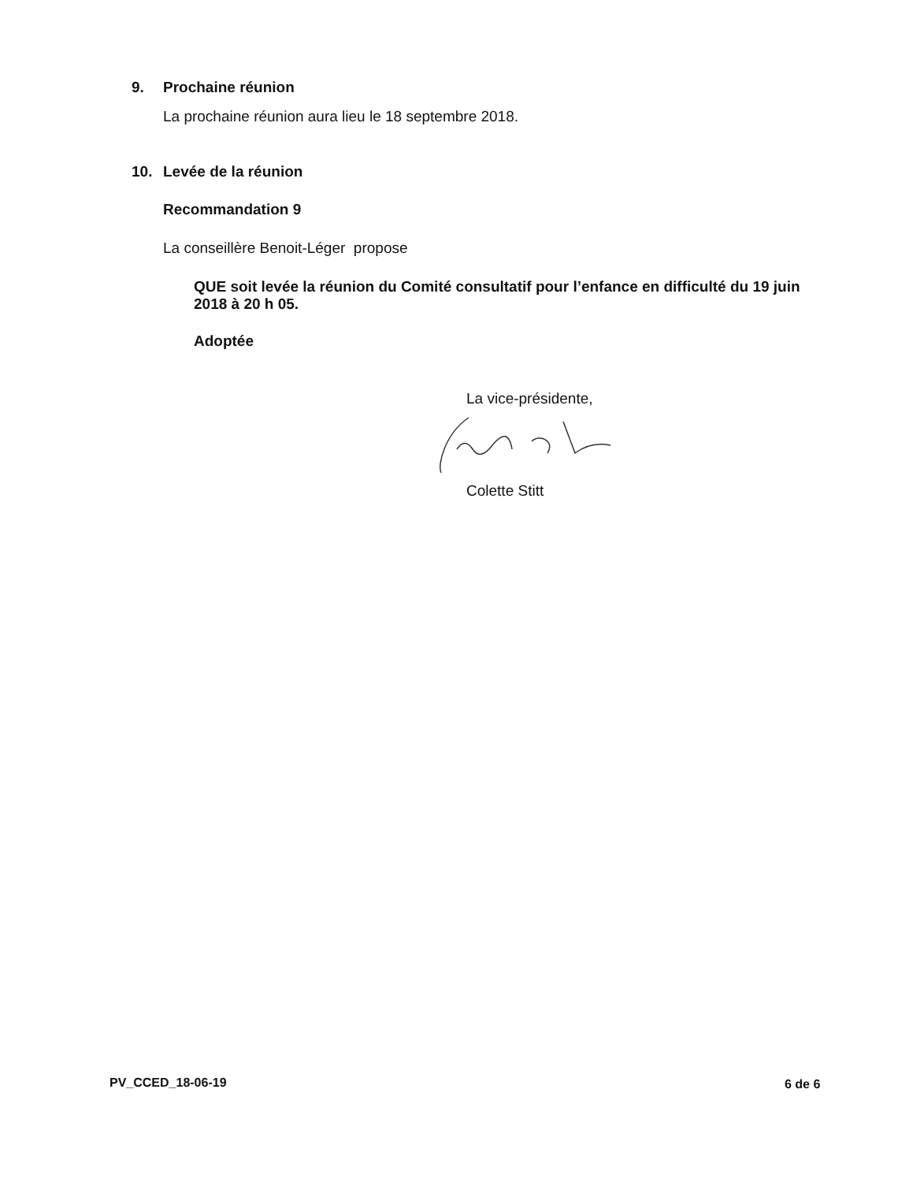9. Prochaine réunion
La prochaine réunion aura lieu le 18 septembre 2018.
10. Levée de la réunion
Recommandation 9
La conseillère Benoit-Léger propose
QUE soit levée la réunion du Comité consultatif pour l’enfance en difficulté du 19 juin 2018 à 20 h 05.
Adoptée
La vice-présidente,
Colette Stitt
PV_CCED_18-06-19 6 de 6